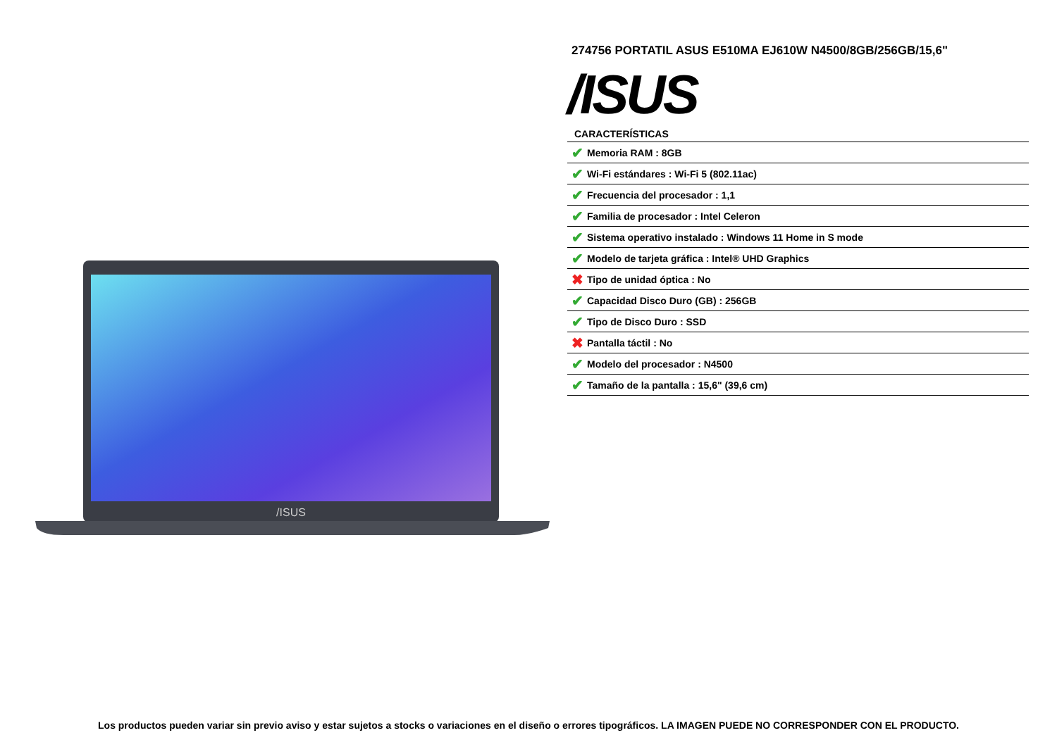/ISUS
274756 PORTATIL ASUS E510MA EJ610W N4500/8GB/256GB/15,6"
/ISUS
CARACTERÍSTICAS
| ✔ | Memoria RAM : 8GB |
| ✔ | Wi-Fi estándares : Wi-Fi 5 (802.11ac) |
| ✔ | Frecuencia del procesador : 1,1 |
| ✔ | Familia de procesador : Intel Celeron |
| ✔ | Sistema operativo instalado : Windows 11 Home in S mode |
| ✔ | Modelo de tarjeta gráfica : Intel® UHD Graphics |
| ✖ | Tipo de unidad óptica : No |
| ✔ | Capacidad Disco Duro (GB) : 256GB |
| ✔ | Tipo de Disco Duro : SSD |
| ✖ | Pantalla táctil : No |
| ✔ | Modelo del procesador : N4500 |
| ✔ | Tamaño de la pantalla : 15,6" (39,6 cm) |
Los productos pueden variar sin previo aviso y estar sujetos a stocks o variaciones en el diseño o errores tipográficos. LA IMAGEN PUEDE NO CORRESPONDER CON EL PRODUCTO.